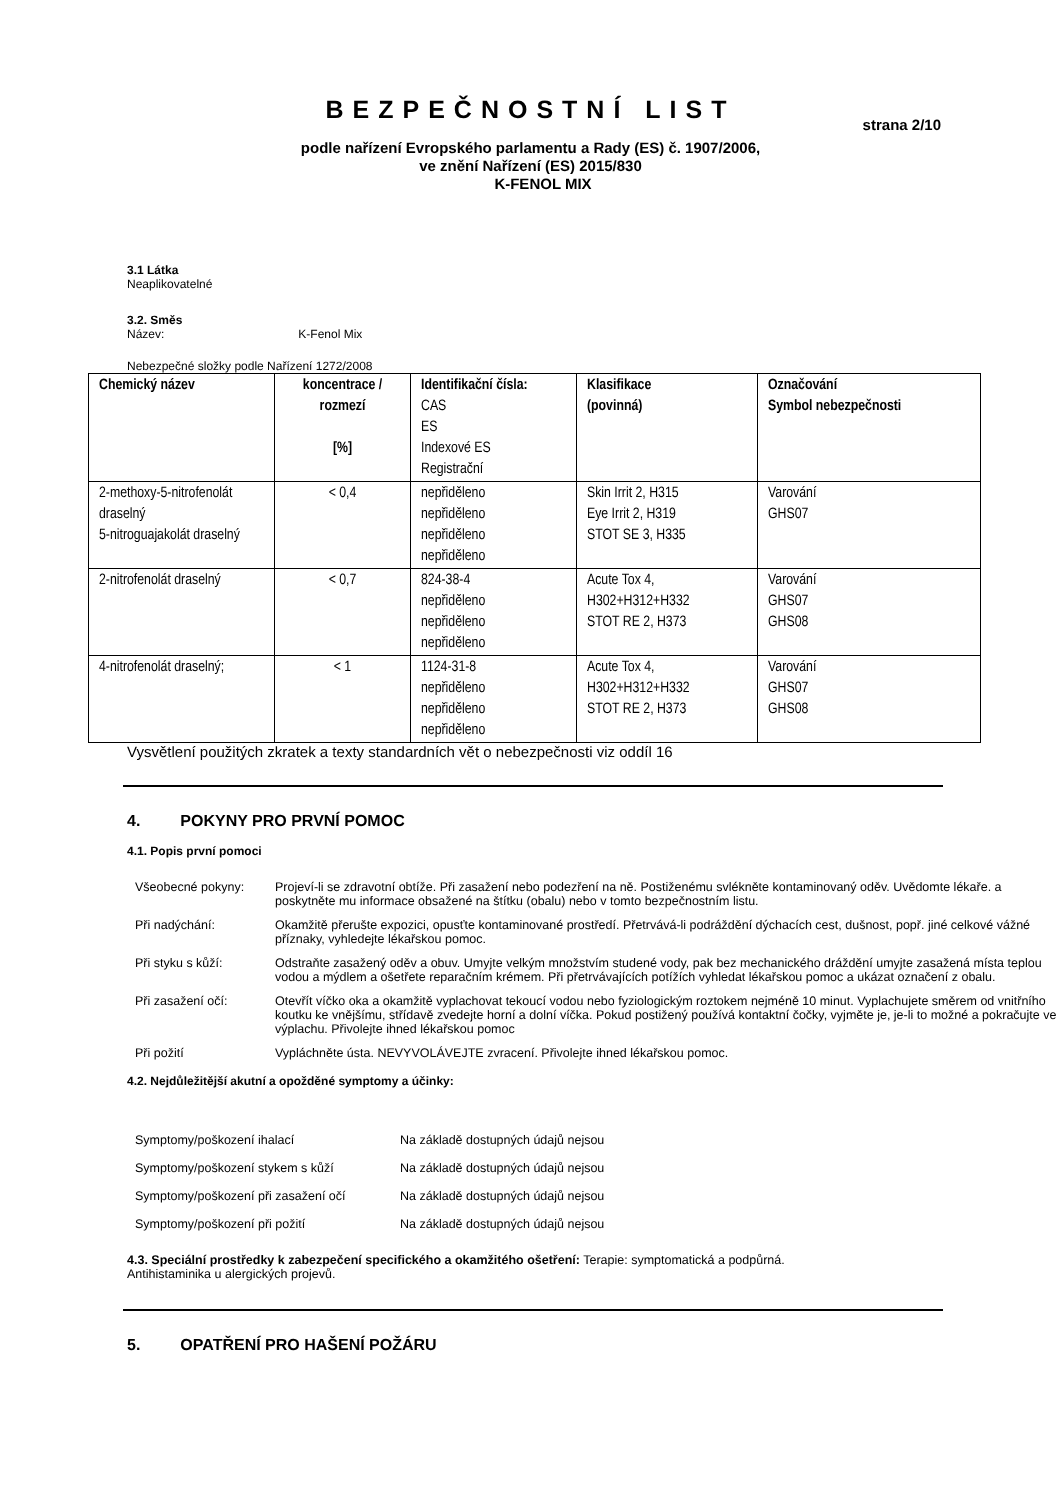BEZPEČNOSTNÍ LIST
strana 2/10
podle nařízení Evropského parlamentu a Rady (ES) č. 1907/2006,
ve znění Nařízení (ES) 2015/830
K-FENOL MIX
3.1 Látka
Neaplikovatelné
3.2. Směs
Název: K-Fenol Mix
Nebezpečné složky podle Nařízení 1272/2008
| Chemický název | koncentrace / rozmezí [%] | Identifikační čísla: CAS ES Indexové ES Registrační | Klasifikace (povinná) | Označování Symbol nebezpečnosti |
| 2-methoxy-5-nitrofenolát draselný 5-nitroguajakolát draselný | < 0,4 | nepřiděleno nepřiděleno nepřiděleno nepřiděleno | Skin Irrit 2, H315 Eye Irrit 2, H319 STOT SE 3, H335 | Varování GHS07 |
| 2-nitrofenolát draselný | < 0,7 | 824-38-4 nepřiděleno nepřiděleno nepřiděleno | Acute Tox 4, H302+H312+H332 STOT RE 2, H373 | Varování GHS07 GHS08 |
| 4-nitrofenolát draselný; | < 1 | 1124-31-8 nepřiděleno nepřiděleno nepřiděleno | Acute Tox 4, H302+H312+H332 STOT RE 2, H373 | Varování GHS07 GHS08 |
Vysvětlení použitých zkratek a texty standardních vět o nebezpečnosti viz oddíl 16
4. POKYNY PRO PRVNÍ POMOC
4.1. Popis první pomoci
Všeobecné pokyny: Projeví-li se zdravotní obtíže. Při zasažení nebo podezření na ně. Postiženému svlékněte kontaminovaný oděv. Uvědomte lékaře. a poskytněte mu informace obsažené na štítku (obalu) nebo v tomto bezpečnostním listu.
Při nadýchání: Okamžitě přerušte expozici, opusťte kontaminované prostředí. Přetrvává-li podráždění dýchacích cest, dušnost, popř. jiné celkové vážné příznaky, vyhledejte lékařskou pomoc.
Při styku s kůží: Odstraňte zasažený oděv a obuv. Umyjte velkým množstvím studené vody, pak bez mechanického dráždění umyjte zasažená místa teplou vodou a mýdlem a ošetřete reparačním krémem. Při přetrvávajících potížích vyhledat lékařskou pomoc a ukázat označení z obalu.
Při zasažení očí: Otevřít víčko oka a okamžitě vyplachovat tekoucí vodou nebo fyziologickým roztokem nejméně 10 minut. Vyplachujete směrem od vnitřního koutku ke vnějšímu, střídavě zvedejte horní a dolní víčka. Pokud postižený používá kontaktní čočky, vyjměte je, je-li to možné a pokračujte ve výplachu. Přivolejte ihned lékařskou pomoc
Při požití Vypláchněte ústa. NEVYVOLÁVEJTE zvracení. Přivolejte ihned lékařskou pomoc.
4.2. Nejdůležitější akutní a opožděné symptomy a účinky:
Symptomy/poškození ihalací Na základě dostupných údajů nejsou
Symptomy/poškození stykem s kůží Na základě dostupných údajů nejsou
Symptomy/poškození při zasažení očí Na základě dostupných údajů nejsou
Symptomy/poškození při požití Na základě dostupných údajů nejsou
4.3. Speciální prostředky k zabezpečení specifického a okamžitého ošetření: Terapie: symptomatická a podpůrná.
Antihistaminika u alergických projevů.
5. OPATŘENÍ PRO HAŠENÍ POŽÁRU